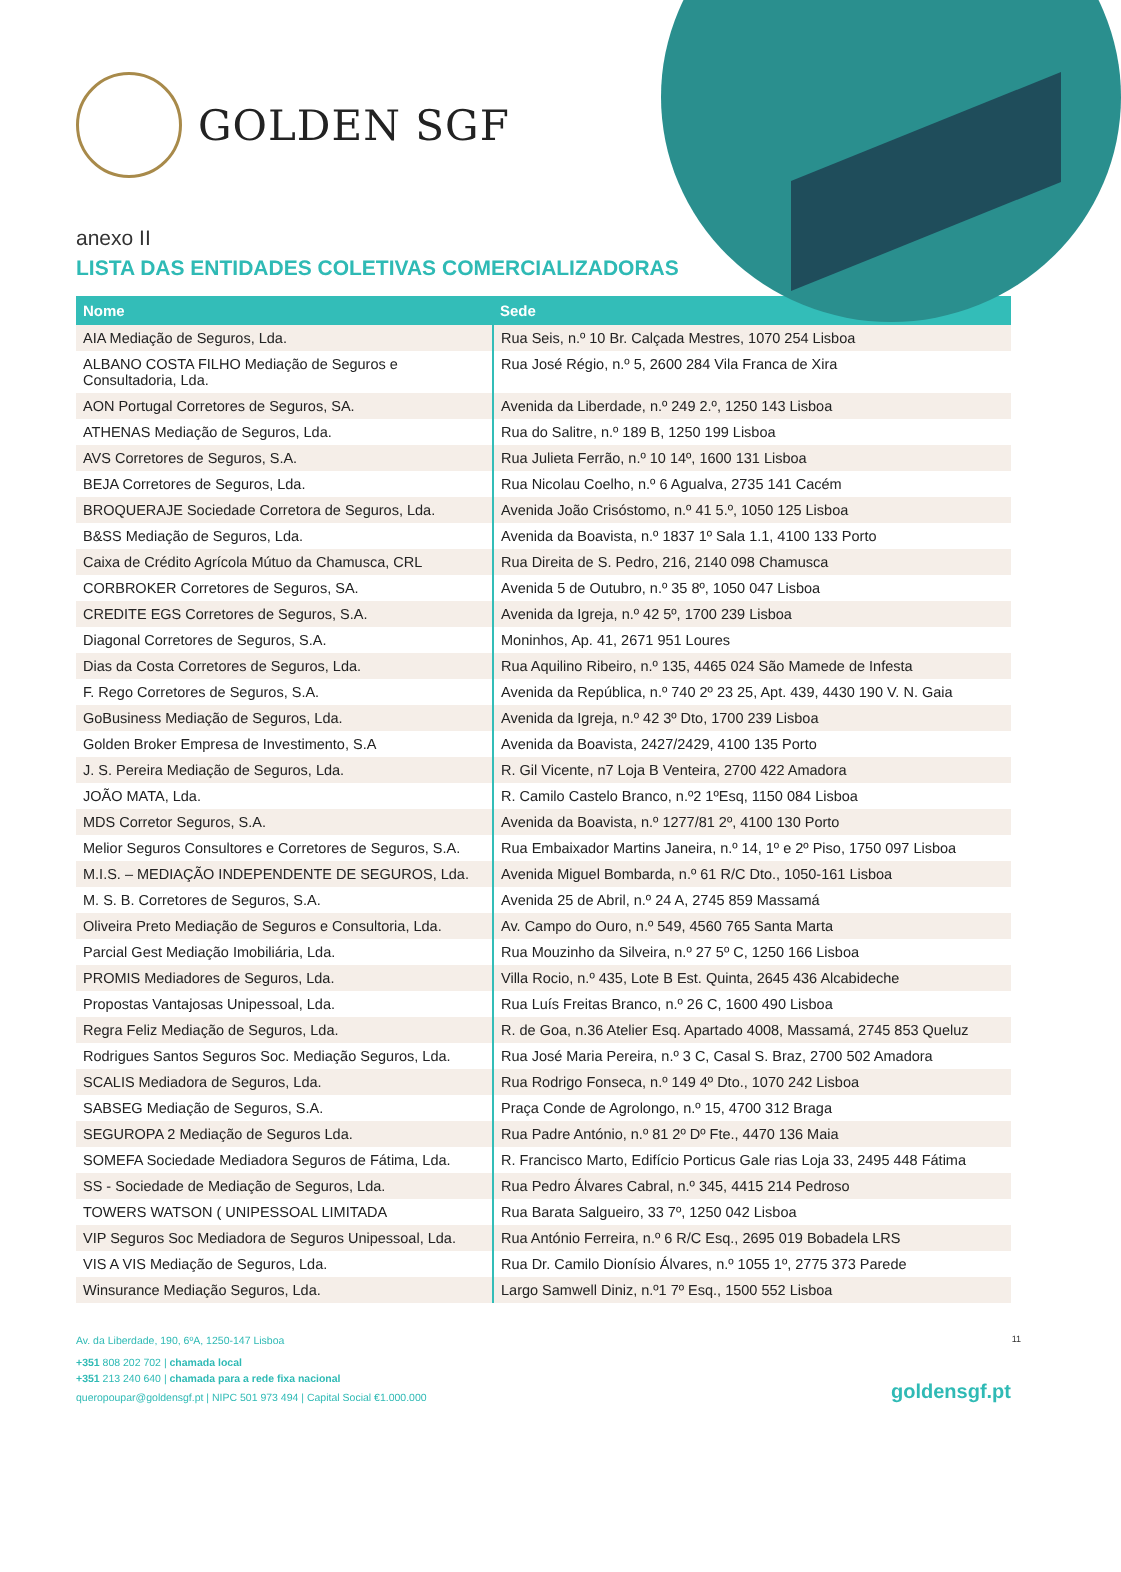GOLDEN SGF
anexo II
LISTA DAS ENTIDADES COLETIVAS COMERCIALIZADORAS
| Nome | Sede |
| --- | --- |
| AIA Mediação de Seguros, Lda. | Rua Seis, n.º 10 Br. Calçada Mestres, 1070 254 Lisboa |
| ALBANO COSTA FILHO Mediação de Seguros e Consultadoria, Lda. | Rua José Régio, n.º 5, 2600 284 Vila Franca de Xira |
| AON Portugal Corretores de Seguros, SA. | Avenida da Liberdade, n.º 249 2.º, 1250 143 Lisboa |
| ATHENAS Mediação de Seguros, Lda. | Rua do Salitre, n.º 189 B, 1250 199 Lisboa |
| AVS Corretores de Seguros, S.A. | Rua Julieta Ferrão, n.º 10 14º, 1600 131 Lisboa |
| BEJA Corretores de Seguros, Lda. | Rua Nicolau Coelho, n.º 6 Agualva, 2735 141 Cacém |
| BROQUERAJE Sociedade Corretora de Seguros, Lda. | Avenida João Crisóstomo, n.º 41 5.º, 1050 125 Lisboa |
| B&SS Mediação de Seguros, Lda. | Avenida da Boavista, n.º 1837 1º Sala 1.1, 4100 133 Porto |
| Caixa de Crédito Agrícola Mútuo da Chamusca, CRL | Rua Direita de S. Pedro, 216, 2140 098 Chamusca |
| CORBROKER Corretores de Seguros, SA. | Avenida 5 de Outubro, n.º 35 8º, 1050 047 Lisboa |
| CREDITE EGS Corretores de Seguros, S.A. | Avenida da Igreja, n.º 42 5º, 1700 239 Lisboa |
| Diagonal Corretores de Seguros, S.A. | Moninhos, Ap. 41, 2671 951 Loures |
| Dias da Costa Corretores de Seguros, Lda. | Rua Aquilino Ribeiro, n.º 135, 4465 024 São Mamede de Infesta |
| F. Rego Corretores de Seguros, S.A. | Avenida da República, n.º 740 2º 23 25, Apt. 439, 4430 190 V. N. Gaia |
| GoBusiness Mediação de Seguros, Lda. | Avenida da Igreja, n.º 42 3º Dto, 1700 239 Lisboa |
| Golden Broker Empresa de Investimento, S.A | Avenida da Boavista, 2427/2429, 4100 135 Porto |
| J. S. Pereira Mediação de Seguros, Lda. | R. Gil Vicente, n7 Loja B Venteira, 2700 422 Amadora |
| JOÃO MATA, Lda. | R. Camilo Castelo Branco, n.º2 1ºEsq, 1150 084 Lisboa |
| MDS Corretor Seguros, S.A. | Avenida da Boavista, n.º 1277/81 2º, 4100 130 Porto |
| Melior Seguros Consultores e Corretores de Seguros, S.A. | Rua Embaixador Martins Janeira, n.º 14, 1º e 2º Piso, 1750 097 Lisboa |
| M.I.S. – MEDIAÇÃO INDEPENDENTE DE SEGUROS, Lda. | Avenida Miguel Bombarda, n.º 61 R/C Dto., 1050-161 Lisboa |
| M. S. B. Corretores de Seguros, S.A. | Avenida 25 de Abril, n.º 24 A, 2745 859 Massamá |
| Oliveira Preto Mediação de Seguros e Consultoria, Lda. | Av. Campo do Ouro, n.º 549, 4560 765 Santa Marta |
| Parcial Gest Mediação Imobiliária, Lda. | Rua Mouzinho da Silveira, n.º 27 5º C, 1250 166 Lisboa |
| PROMIS Mediadores de Seguros, Lda. | Villa Rocio, n.º 435, Lote B Est. Quinta, 2645 436 Alcabideche |
| Propostas Vantajosas Unipessoal, Lda. | Rua Luís Freitas Branco, n.º 26 C, 1600 490 Lisboa |
| Regra Feliz Mediação de Seguros, Lda. | R. de Goa, n.36 Atelier Esq. Apartado 4008, Massamá, 2745 853 Queluz |
| Rodrigues Santos Seguros Soc. Mediação Seguros, Lda. | Rua José Maria Pereira, n.º 3 C, Casal S. Braz, 2700 502 Amadora |
| SCALIS Mediadora de Seguros, Lda. | Rua Rodrigo Fonseca, n.º 149 4º Dto., 1070 242 Lisboa |
| SABSEG Mediação de Seguros, S.A. | Praça Conde de Agrolongo, n.º 15, 4700 312 Braga |
| SEGUROPA 2 Mediação de Seguros Lda. | Rua Padre António, n.º 81 2º Dº Fte., 4470 136 Maia |
| SOMEFA Sociedade Mediadora Seguros de Fátima, Lda. | R. Francisco Marto, Edifício Porticus Gale rias Loja 33, 2495 448 Fátima |
| SS - Sociedade de Mediação de Seguros, Lda. | Rua Pedro Álvares Cabral, n.º 345, 4415 214 Pedroso |
| TOWERS WATSON ( UNIPESSOAL LIMITADA | Rua Barata Salgueiro, 33 7º, 1250 042 Lisboa |
| VIP Seguros Soc Mediadora de Seguros Unipessoal, Lda. | Rua António Ferreira, n.º 6 R/C Esq., 2695 019 Bobadela LRS |
| VIS A VIS Mediação de Seguros, Lda. | Rua Dr. Camilo Dionísio Álvares, n.º 1055 1º, 2775 373 Parede |
| Winsurance Mediação Seguros, Lda. | Largo Samwell Diniz, n.º1 7º Esq., 1500 552 Lisboa |
Av. da Liberdade, 190, 6ºA, 1250-147 Lisboa
+351 808 202 702 | chamada local
+351 213 240 640 | chamada para a rede fixa nacional
queropoupar@goldensgf.pt | NIPC 501 973 494 | Capital Social €1.000.000
11
goldensgf.pt